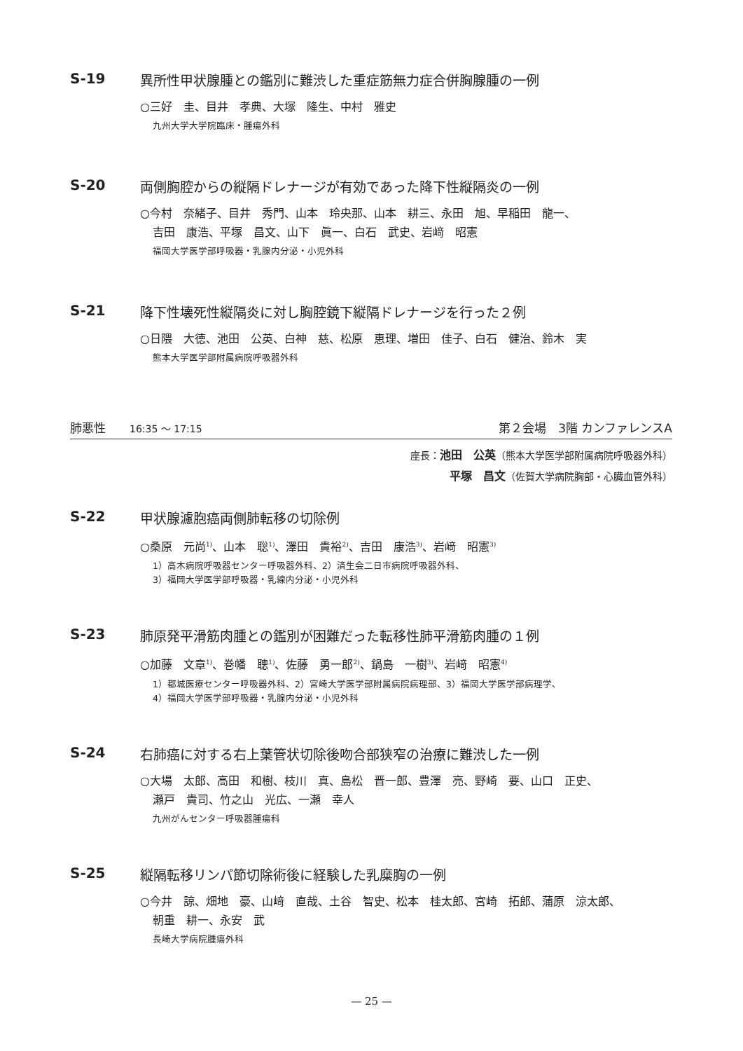S-19 異所性甲状腺腫との鑑別に難渋した重症筋無力症合併胸腺腫の一例
○三好　圭、目井　孝典、大塚　隆生、中村　雅史
九州大学大学院臨床・腫瘍外科
S-20 両側胸腔からの縦隔ドレナージが有効であった降下性縦隔炎の一例
○今村　奈緒子、目井　秀門、山本　玲央那、山本　耕三、永田　旭、早稲田　龍一、
吉田　康浩、平塚　昌文、山下　眞一、白石　武史、岩﨑　昭憲
福岡大学医学部呼吸器・乳腺内分泌・小児外科
S-21 降下性壊死性縦隔炎に対し胸腔鏡下縦隔ドレナージを行った２例
○日隈　大徳、池田　公英、白神　慈、松原　恵理、増田　佳子、白石　健治、鈴木　実
熊本大学医学部附属病院呼吸器外科
肺悪性　　16:35 ～ 17:15 第２会場　3階 カンファレンスA
座長：池田　公英（熊本大学医学部附属病院呼吸器外科）
平塚　昌文（佐賀大学病院胸部・心臓血管外科）
S-22 甲状腺濾胞癌両側肺転移の切除例
○桑原　元尚<sup>1)</sup>、山本　聡<sup>1)</sup>、澤田　貴裕<sup>2)</sup>、吉田　康浩<sup>3)</sup>、岩﨑　昭憲<sup>3)</sup>
1）高木病院呼吸器センター呼吸器外科、2）済生会二日市病院呼吸器外科、
3）福岡大学医学部呼吸器・乳線内分泌・小児外科
S-23 肺原発平滑筋肉腫との鑑別が困難だった転移性肺平滑筋肉腫の１例
○加藤　文章<sup>1)</sup>、巻幡　聰<sup>1)</sup>、佐藤　勇一郎<sup>2)</sup>、鍋島　一樹<sup>3)</sup>、岩﨑　昭憲<sup>4)</sup>
1）都城医療センター呼吸器外科、2）宮崎大学医学部附属病院病理部、3）福岡大学医学部病理学、
4）福岡大学医学部呼吸器・乳腺内分泌・小児外科
S-24 右肺癌に対する右上葉管状切除後吻合部狭窄の治療に難渋した一例
○大場　太郎、高田　和樹、枝川　真、島松　晋一郎、豊澤　亮、野崎　要、山口　正史、
瀬戸　貴司、竹之山　光広、一瀬　幸人
九州がんセンター呼吸器腫瘍科
S-25 縦隔転移リンパ節切除術後に経験した乳糜胸の一例
○今井　諒、畑地　豪、山﨑　直哉、土谷　智史、松本　桂太郎、宮崎　拓郎、蒲原　涼太郎、
朝重　耕一、永安　武
長崎大学病院腫瘍外科
— 25 —